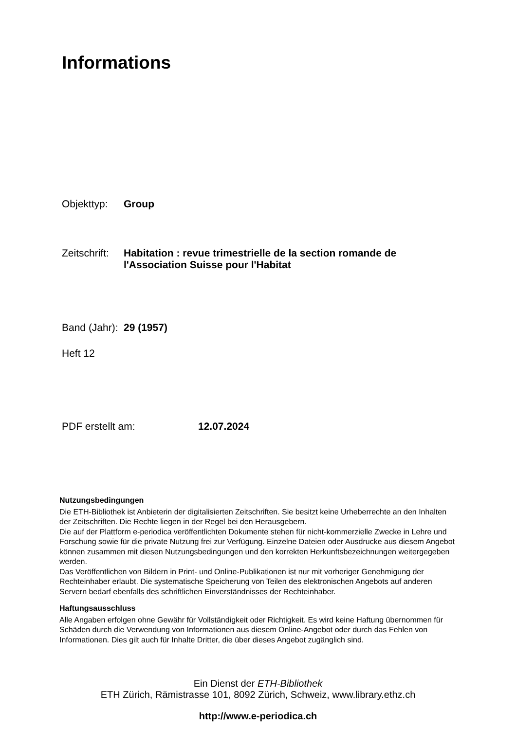Informations
Objekttyp: Group
Zeitschrift: Habitation : revue trimestrielle de la section romande de
l'Association Suisse pour l'Habitat
Band (Jahr): 29 (1957)
Heft 12
PDF erstellt am: 12.07.2024
Nutzungsbedingungen
Die ETH-Bibliothek ist Anbieterin der digitalisierten Zeitschriften. Sie besitzt keine Urheberrechte an den Inhalten der Zeitschriften. Die Rechte liegen in der Regel bei den Herausgebern.
Die auf der Plattform e-periodica veröffentlichten Dokumente stehen für nicht-kommerzielle Zwecke in Lehre und Forschung sowie für die private Nutzung frei zur Verfügung. Einzelne Dateien oder Ausdrucke aus diesem Angebot können zusammen mit diesen Nutzungsbedingungen und den korrekten Herkunftsbezeichnungen weitergegeben werden.
Das Veröffentlichen von Bildern in Print- und Online-Publikationen ist nur mit vorheriger Genehmigung der Rechteinhaber erlaubt. Die systematische Speicherung von Teilen des elektronischen Angebots auf anderen Servern bedarf ebenfalls des schriftlichen Einverständnisses der Rechteinhaber.
Haftungsausschluss
Alle Angaben erfolgen ohne Gewähr für Vollständigkeit oder Richtigkeit. Es wird keine Haftung übernommen für Schäden durch die Verwendung von Informationen aus diesem Online-Angebot oder durch das Fehlen von Informationen. Dies gilt auch für Inhalte Dritter, die über dieses Angebot zugänglich sind.
Ein Dienst der ETH-Bibliothek
ETH Zürich, Rämistrasse 101, 8092 Zürich, Schweiz, www.library.ethz.ch
http://www.e-periodica.ch